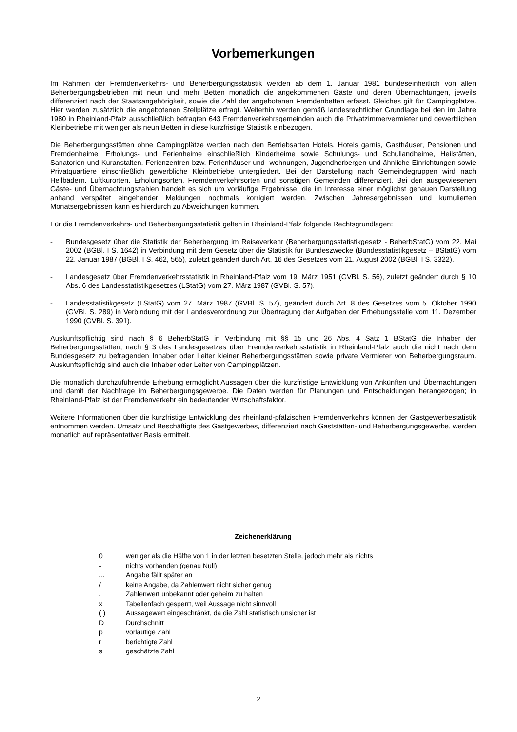Vorbemerkungen
Im Rahmen der Fremdenverkehrs- und Beherbergungsstatistik werden ab dem 1. Januar 1981 bundeseinheitlich von allen Beherbergungsbetrieben mit neun und mehr Betten monatlich die angekommenen Gäste und deren Übernachtungen, jeweils differenziert nach der Staatsangehörigkeit, sowie die Zahl der angebotenen Fremdenbetten erfasst. Gleiches gilt für Campingplätze. Hier werden zusätzlich die angebotenen Stellplätze erfragt. Weiterhin werden gemäß landesrechtlicher Grundlage bei den im Jahre 1980 in Rheinland-Pfalz ausschließlich befragten 643 Fremdenverkehrsgemeinden auch die Privatzimmervermieter und gewerblichen Kleinbetriebe mit weniger als neun Betten in diese kurzfristige Statistik einbezogen.
Die Beherbergungsstätten ohne Campingplätze werden nach den Betriebsarten Hotels, Hotels garnis, Gasthäuser, Pensionen und Fremdenheime, Erholungs- und Ferienheime einschließlich Kinderheime sowie Schulungs- und Schullandheime, Heilstätten, Sanatorien und Kuranstalten, Ferienzentren bzw. Ferienhäuser und -wohnungen, Jugendherbergen und ähnliche Einrichtungen sowie Privatquartiere einschließlich gewerbliche Kleinbetriebe untergliedert. Bei der Darstellung nach Gemeindegruppen wird nach Heilbädern, Luftkurorten, Erholungsorten, Fremdenverkehrsorten und sonstigen Gemeinden differenziert. Bei den ausgewiesenen Gäste- und Übernachtungszahlen handelt es sich um vorläufige Ergebnisse, die im Interesse einer möglichst genauen Darstellung anhand verspätet eingehender Meldungen nochmals korrigiert werden. Zwischen Jahresergebnissen und kumulierten Monatsergebnissen kann es hierdurch zu Abweichungen kommen.
Für die Fremdenverkehrs- und Beherbergungsstatistik gelten in Rheinland-Pfalz folgende Rechtsgrundlagen:
- Bundesgesetz über die Statistik der Beherbergung im Reiseverkehr (Beherbergungsstatistikgesetz - BeherbStatG) vom 22. Mai 2002 (BGBl. I S. 1642) in Verbindung mit dem Gesetz über die Statistik für Bundeszwecke (Bundesstatistikgesetz – BStatG) vom 22. Januar 1987 (BGBl. I S. 462, 565), zuletzt geändert durch Art. 16 des Gesetzes vom 21. August 2002 (BGBl. I S. 3322).
- Landesgesetz über Fremdenverkehrsstatistik in Rheinland-Pfalz vom 19. März 1951 (GVBl. S. 56), zuletzt geändert durch § 10 Abs. 6 des Landesstatistikgesetzes (LStatG) vom 27. März 1987 (GVBl. S. 57).
- Landesstatistikgesetz (LStatG) vom 27. März 1987 (GVBl. S. 57), geändert durch Art. 8 des Gesetzes vom 5. Oktober 1990 (GVBl. S. 289) in Verbindung mit der Landesverordnung zur Übertragung der Aufgaben der Erhebungsstelle vom 11. Dezember 1990 (GVBl. S. 391).
Auskunftspflichtig sind nach § 6 BeherbStatG in Verbindung mit §§ 15 und 26 Abs. 4 Satz 1 BStatG die Inhaber der Beherbergungsstätten, nach § 3 des Landesgesetzes über Fremdenverkehrsstatistik in Rheinland-Pfalz auch die nicht nach dem Bundesgesetz zu befragenden Inhaber oder Leiter kleiner Beherbergungsstätten sowie private Vermieter von Beherbergungsraum. Auskunftspflichtig sind auch die Inhaber oder Leiter von Campingplätzen.
Die monatlich durchzuführende Erhebung ermöglicht Aussagen über die kurzfristige Entwicklung von Ankünften und Übernachtungen und damit der Nachfrage im Beherbergungsgewerbe. Die Daten werden für Planungen und Entscheidungen herangezogen; in Rheinland-Pfalz ist der Fremdenverkehr ein bedeutender Wirtschaftsfaktor.
Weitere Informationen über die kurzfristige Entwicklung des rheinland-pfälzischen Fremdenverkehrs können der Gastgewerbestatistik entnommen werden. Umsatz und Beschäftigte des Gastgewerbes, differenziert nach Gaststätten- und Beherbergungsgewerbe, werden monatlich auf repräsentativer Basis ermittelt.
Zeichenerklärung
| 0 | weniger als die Hälfte von 1 in der letzten besetzten Stelle, jedoch mehr als nichts |
| - | nichts vorhanden (genau Null) |
| ... | Angabe fällt später an |
| / | keine Angabe, da Zahlenwert nicht sicher genug |
| . | Zahlenwert unbekannt oder geheim zu halten |
| x | Tabellenfach gesperrt, weil Aussage nicht sinnvoll |
| ( ) | Aussagewert eingeschränkt, da die Zahl statistisch unsicher ist |
| D | Durchschnitt |
| p | vorläufige Zahl |
| r | berichtigte Zahl |
| s | geschätzte Zahl |
2